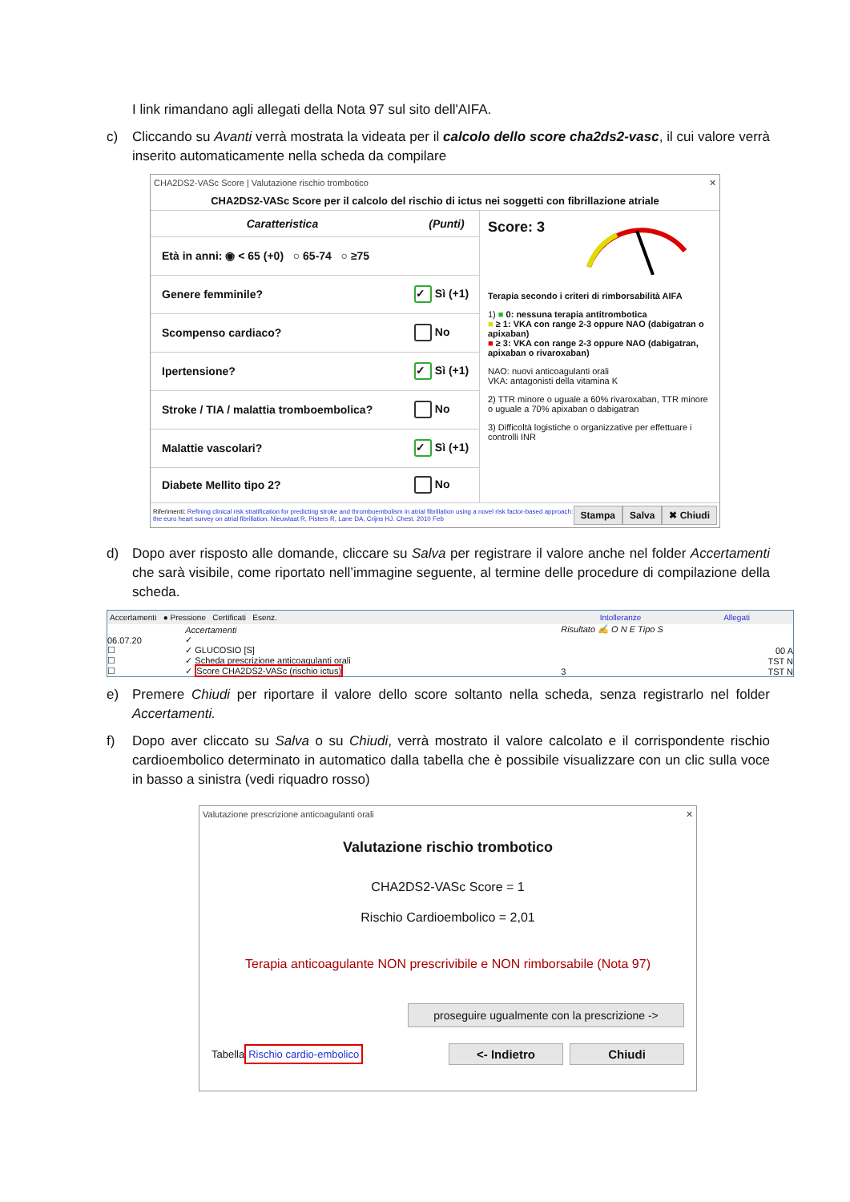I link rimandano agli allegati della Nota 97 sul sito dell'AIFA.
c) Cliccando su Avanti verrà mostrata la videata per il calcolo dello score cha2ds2-vasc, il cui valore verrà inserito automaticamente nella scheda da compilare
CHA2DS2-VASc Score | Valutazione rischio trombotico ✕
CHA2DS2-VASc Score per il calcolo del rischio di ictus nei soggetti con fibrillazione atriale
| Caratteristica | (Punti) |
| --- | --- |
| Età in anni: ◉ < 65 (+0) ○ 65-74 ○ ≥75 | |
| Genere femminile? | ✓ Sì (+1) |
| Scompenso cardiaco? | No |
| Ipertensione? | ✓ Sì (+1) |
| Stroke / TIA / malattia tromboembolica? | No |
| Malattie vascolari? | ✓ Sì (+1) |
| Diabete Mellito tipo 2? | No |
Score: 3
Terapia secondo i criteri di rimborsabilità AIFA
1) ■ 0: nessuna terapia antitrombotica
■ ≥ 1: VKA con range 2-3 oppure NAO (dabigatran o apixaban)
■ ≥ 3: VKA con range 2-3 oppure NAO (dabigatran, apixaban o rivaroxaban)
NAO: nuovi anticoagulanti orali
VKA: antagonisti della vitamina K
2) TTR minore o uguale a 60% rivaroxaban, TTR minore o uguale a 70% apixaban o dabigatran
3) Difficoltà logistiche o organizzative per effettuare i controlli INR
Riferimenti: Refining clinical risk stratification for predicting stroke and thromboembolism in atrial fibrillation using a novel risk factor-based approach: the euro heart survey on atrial fibrillation. Nieuwlaat R, Pisters R, Lane DA, Crijns HJ. Chest. 2010 Feb Stampa Salva ✖ Chiudi
d) Dopo aver risposto alle domande, cliccare su Salva per registrare il valore anche nel folder Accertamenti che sarà visibile, come riportato nell’immagine seguente, al termine delle procedure di compilazione della scheda.
Accertamenti ● Pressione Certificati Esenz. Intolleranze Allegati
| | Accertamenti | Risultato ✍ O N E Tipo S |
| 06.07.20 | ✓ | |
| ☐ | ✓ GLUCOSIO [S] | 00 A |
| ☐ | ✓ Scheda prescrizione anticoagulanti orali | TST N |
| ☐ | ✓ Score CHA2DS2-VASc (rischio ictus) | 3 TST N |
e) Premere Chiudi per riportare il valore dello score soltanto nella scheda, senza registrarlo nel folder Accertamenti.
f) Dopo aver cliccato su Salva o su Chiudi, verrà mostrato il valore calcolato e il corrispondente rischio cardioembolico determinato in automatico dalla tabella che è possibile visualizzare con un clic sulla voce in basso a sinistra (vedi riquadro rosso)
Valutazione prescrizione anticoagulanti orali ✕
Valutazione rischio trombotico
CHA2DS2-VASc Score = 1
Rischio Cardioembolico = 2,01
Terapia anticoagulante NON prescrivibile e NON rimborsabile (Nota 97)
proseguire ugualmente con la prescrizione ->
Tabella Rischio cardio-embolico <- Indietro Chiudi